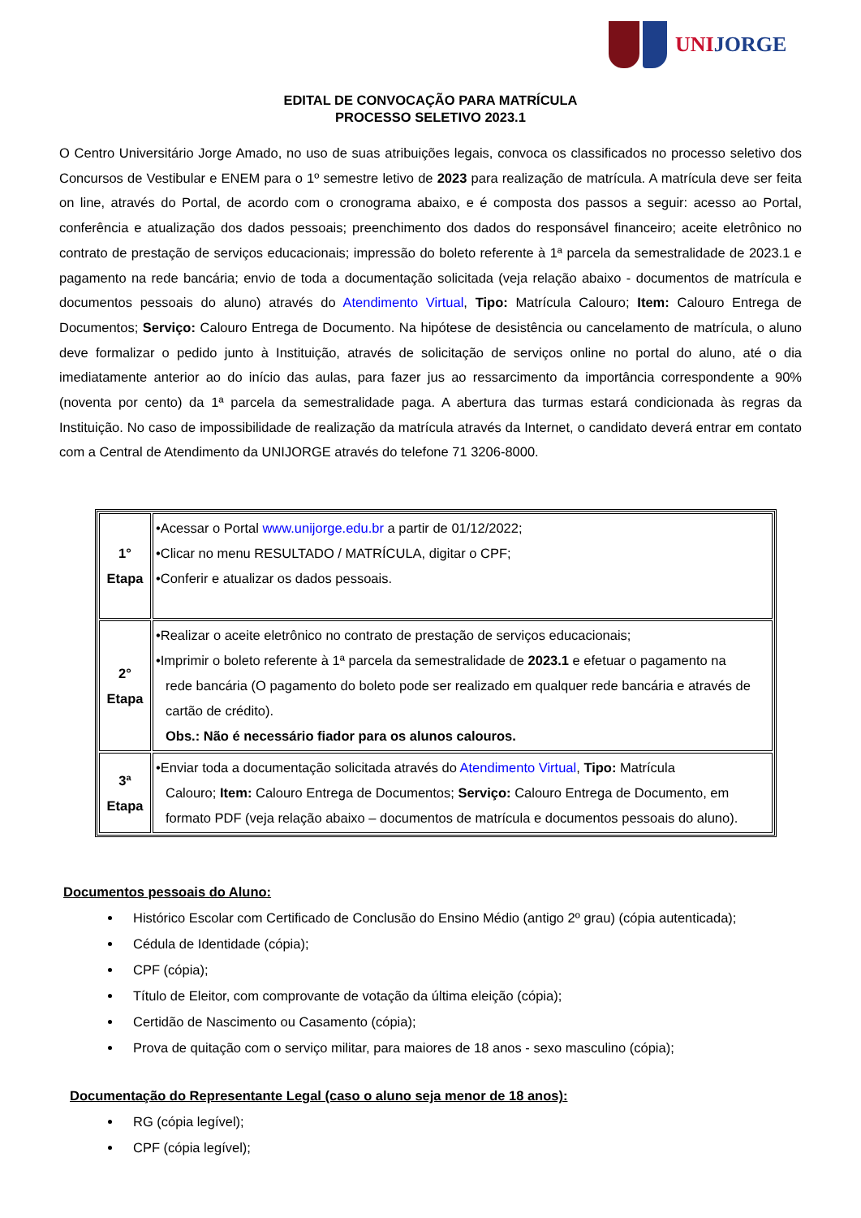UNIJORGE
EDITAL DE CONVOCAÇÃO PARA MATRÍCULA
PROCESSO SELETIVO 2023.1
O Centro Universitário Jorge Amado, no uso de suas atribuições legais, convoca os classificados no processo seletivo dos Concursos de Vestibular e ENEM para o 1º semestre letivo de 2023 para realização de matrícula. A matrícula deve ser feita on line, através do Portal, de acordo com o cronograma abaixo, e é composta dos passos a seguir: acesso ao Portal, conferência e atualização dos dados pessoais; preenchimento dos dados do responsável financeiro; aceite eletrônico no contrato de prestação de serviços educacionais; impressão do boleto referente à 1ª parcela da semestralidade de 2023.1 e pagamento na rede bancária; envio de toda a documentação solicitada (veja relação abaixo - documentos de matrícula e documentos pessoais do aluno) através do Atendimento Virtual, Tipo: Matrícula Calouro; Item: Calouro Entrega de Documentos; Serviço: Calouro Entrega de Documento. Na hipótese de desistência ou cancelamento de matrícula, o aluno deve formalizar o pedido junto à Instituição, através de solicitação de serviços online no portal do aluno, até o dia imediatamente anterior ao do início das aulas, para fazer jus ao ressarcimento da importância correspondente a 90% (noventa por cento) da 1ª parcela da semestralidade paga. A abertura das turmas estará condicionada às regras da Instituição. No caso de impossibilidade de realização da matrícula através da Internet, o candidato deverá entrar em contato com a Central de Atendimento da UNIJORGE através do telefone 71 3206-8000.
| 1° Etapa | •Acessar o Portal www.unijorge.edu.br a partir de 01/12/2022; •Clicar no menu RESULTADO / MATRÍCULA, digitar o CPF; •Conferir e atualizar os dados pessoais. |
| 2° Etapa | •Realizar o aceite eletrônico no contrato de prestação de serviços educacionais; •Imprimir o boleto referente à 1ª parcela da semestralidade de 2023.1 e efetuar o pagamento na rede bancária (O pagamento do boleto pode ser realizado em qualquer rede bancária e através de cartão de crédito). Obs.: Não é necessário fiador para os alunos calouros. |
| 3ª Etapa | •Enviar toda a documentação solicitada através do Atendimento Virtual , Tipo: Matrícula Calouro; Item: Calouro Entrega de Documentos; Serviço: Calouro Entrega de Documento, em formato PDF (veja relação abaixo – documentos de matrícula e documentos pessoais do aluno). |
Documentos pessoais do Aluno:
Histórico Escolar com Certificado de Conclusão do Ensino Médio (antigo 2º grau) (cópia autenticada);
Cédula de Identidade (cópia);
CPF (cópia);
Título de Eleitor, com comprovante de votação da última eleição (cópia);
Certidão de Nascimento ou Casamento (cópia);
Prova de quitação com o serviço militar, para maiores de 18 anos - sexo masculino (cópia);
Documentação do Representante Legal (caso o aluno seja menor de 18 anos):
RG (cópia legível);
CPF (cópia legível);